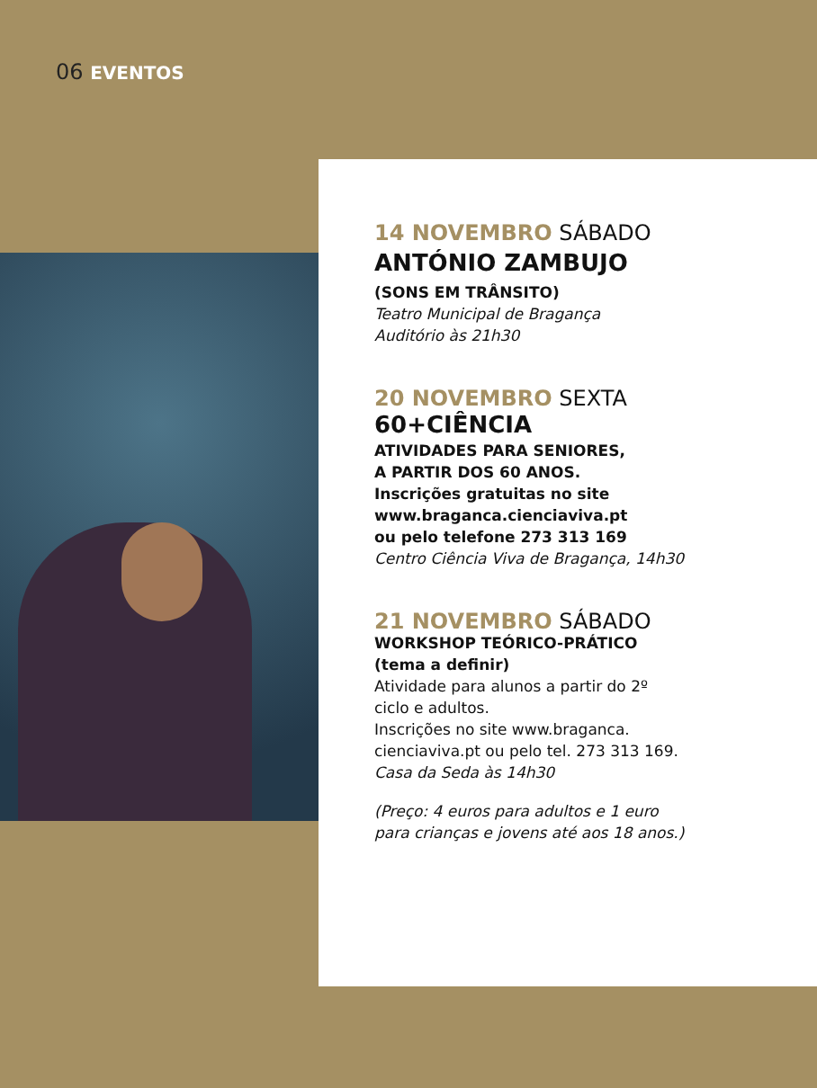06 EVENTOS
14 NOVEMBRO SÁBADO
ANTÓNIO ZAMBUJO
(SONS EM TRÂNSITO)
Teatro Municipal de Bragança
Auditório às 21h30
20 NOVEMBRO SEXTA
60+CIÊNCIA
ATIVIDADES PARA SENIORES,
A PARTIR DOS 60 ANOS.
Inscrições gratuitas no site
www.braganca.cienciaviva.pt
ou pelo telefone 273 313 169
Centro Ciência Viva de Bragança, 14h30
21 NOVEMBRO SÁBADO
WORKSHOP TEÓRICO-PRÁTICO
(tema a definir)
Atividade para alunos a partir do 2º
ciclo e adultos.
Inscrições no site www.braganca.
cienciaviva.pt ou pelo tel. 273 313 169.
Casa da Seda às 14h30
(Preço: 4 euros para adultos e 1 euro
para crianças e jovens até aos 18 anos.)